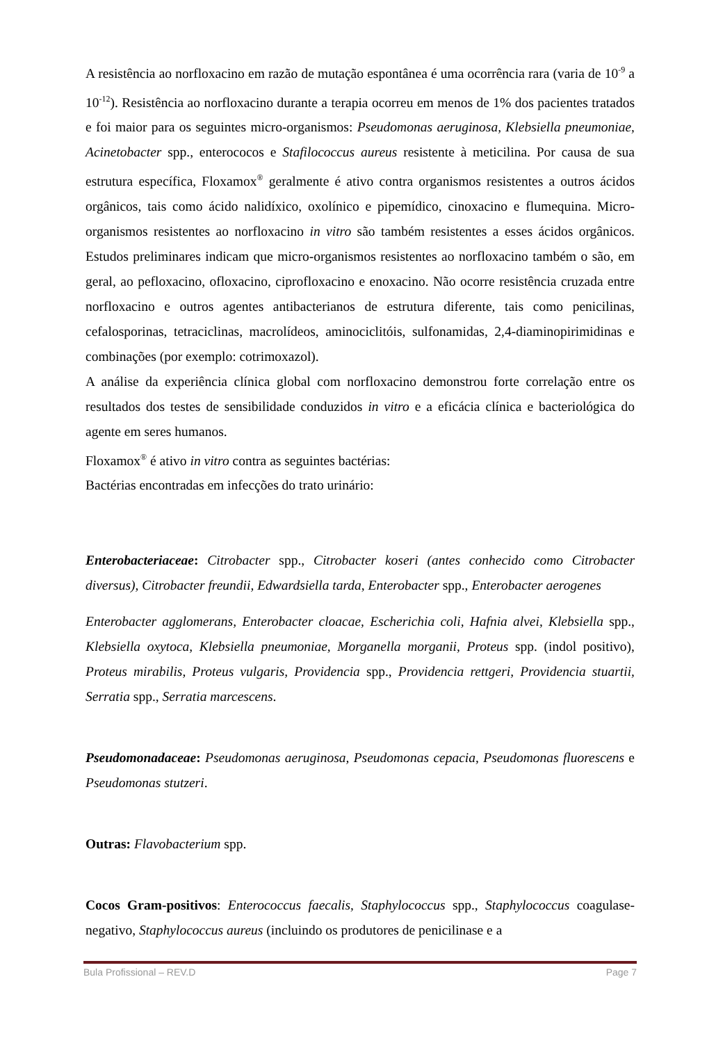A resistência ao norfloxacino em razão de mutação espontânea é uma ocorrência rara (varia de 10<sup>-9</sup> a 10<sup>-12</sup>). Resistência ao norfloxacino durante a terapia ocorreu em menos de 1% dos pacientes tratados e foi maior para os seguintes micro-organismos: Pseudomonas aeruginosa, Klebsiella pneumoniae, Acinetobacter spp., enterococos e Stafilococcus aureus resistente à meticilina. Por causa de sua estrutura específica, Floxamox<sup>®</sup> geralmente é ativo contra organismos resistentes a outros ácidos orgânicos, tais como ácido nalidíxico, oxolínico e pipemídico, cinoxacino e flumequina. Micro-organismos resistentes ao norfloxacino in vitro são também resistentes a esses ácidos orgânicos. Estudos preliminares indicam que micro-organismos resistentes ao norfloxacino também o são, em geral, ao pefloxacino, ofloxacino, ciprofloxacino e enoxacino. Não ocorre resistência cruzada entre norfloxacino e outros agentes antibacterianos de estrutura diferente, tais como penicilinas, cefalosporinas, tetraciclinas, macrolídeos, aminociclitóis, sulfonamidas, 2,4-diaminopirimidinas e combinações (por exemplo: cotrimoxazol).
A análise da experiência clínica global com norfloxacino demonstrou forte correlação entre os resultados dos testes de sensibilidade conduzidos in vitro e a eficácia clínica e bacteriológica do agente em seres humanos.
Floxamox<sup>®</sup> é ativo in vitro contra as seguintes bactérias:
Bactérias encontradas em infecções do trato urinário:
Enterobacteriaceae: Citrobacter spp., Citrobacter koseri (antes conhecido como Citrobacter diversus), Citrobacter freundii, Edwardsiella tarda, Enterobacter spp., Enterobacter aerogenes
Enterobacter agglomerans, Enterobacter cloacae, Escherichia coli, Hafnia alvei, Klebsiella spp., Klebsiella oxytoca, Klebsiella pneumoniae, Morganella morganii, Proteus spp. (indol positivo), Proteus mirabilis, Proteus vulgaris, Providencia spp., Providencia rettgeri, Providencia stuartii, Serratia spp., Serratia marcescens.
Pseudomonadaceae: Pseudomonas aeruginosa, Pseudomonas cepacia, Pseudomonas fluorescens e Pseudomonas stutzeri.
Outras: Flavobacterium spp.
Cocos Gram-positivos: Enterococcus faecalis, Staphylococcus spp., Staphylococcus coagulase- negativo, Staphylococcus aureus (incluindo os produtores de penicilinase e a
Bula Profissional – REV.D Page 7